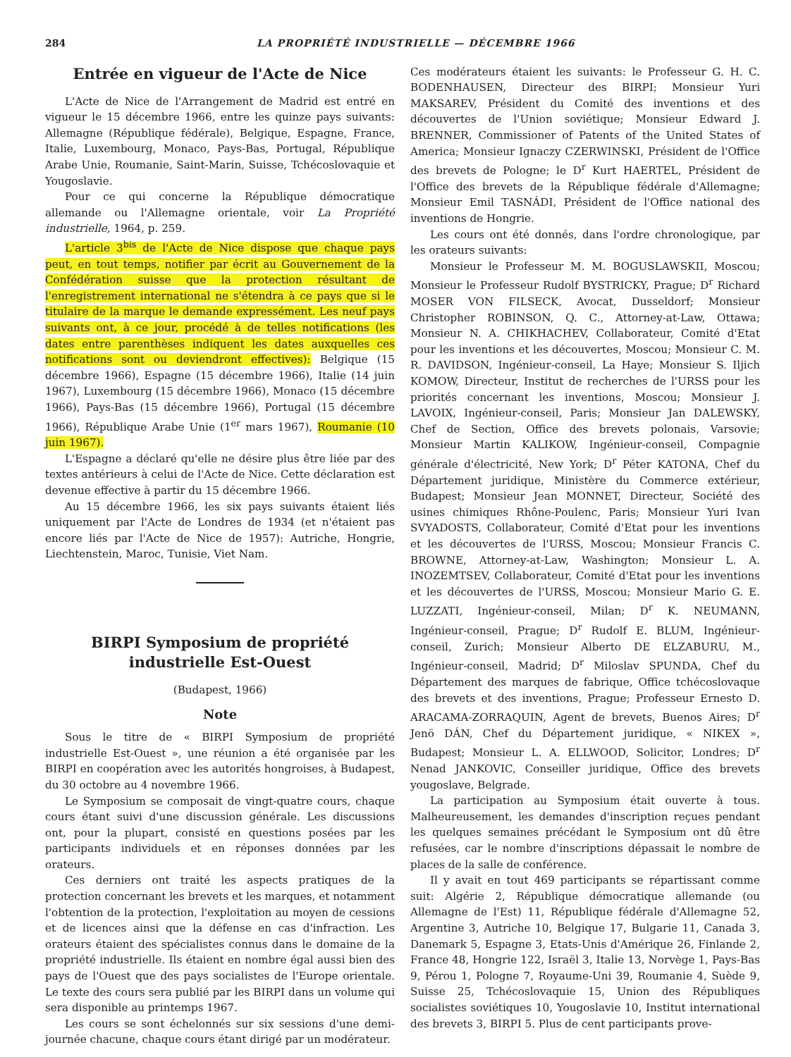284 LA PROPRIÉTÉ INDUSTRIELLE — DÉCEMBRE 1966
Entrée en vigueur de l'Acte de Nice
L'Acte de Nice de l'Arrangement de Madrid est entré en vigueur le 15 décembre 1966, entre les quinze pays suivants: Allemagne (République fédérale), Belgique, Espagne, France, Italie, Luxembourg, Monaco, Pays-Bas, Portugal, République Arabe Unie, Roumanie, Saint-Marin, Suisse, Tchécoslovaquie et Yougoslavie.
Pour ce qui concerne la République démocratique allemande ou l'Allemagne orientale, voir La Propriété industrielle, 1964, p. 259.
L'article 3<sup>bis</sup> de l'Acte de Nice dispose que chaque pays peut, en tout temps, notifier par écrit au Gouvernement de la Confédération suisse que la protection résultant de l'enregistrement international ne s'étendra à ce pays que si le titulaire de la marque le demande expressément. Les neuf pays suivants ont, à ce jour, procédé à de telles notifications (les dates entre parenthèses indiquent les dates auxquelles ces notifications sont ou deviendront effectives): Belgique (15 décembre 1966), Espagne (15 décembre 1966), Italie (14 juin 1967), Luxembourg (15 décembre 1966), Monaco (15 décembre 1966), Pays-Bas (15 décembre 1966), Portugal (15 décembre 1966), République Arabe Unie (1<sup>er</sup> mars 1967), Roumanie (10 juin 1967).
L'Espagne a déclaré qu'elle ne désire plus être liée par des textes antérieurs à celui de l'Acte de Nice. Cette déclaration est devenue effective à partir du 15 décembre 1966.
Au 15 décembre 1966, les six pays suivants étaient liés uniquement par l'Acte de Londres de 1934 (et n'étaient pas encore liés par l'Acte de Nice de 1957): Autriche, Hongrie, Liechtenstein, Maroc, Tunisie, Viet Nam.
BIRPI Symposium de propriété industrielle Est-Ouest
(Budapest, 1966)
Note
Sous le titre de « BIRPI Symposium de propriété industrielle Est-Ouest », une réunion a été organisée par les BIRPI en coopération avec les autorités hongroises, à Budapest, du 30 octobre au 4 novembre 1966.
Le Symposium se composait de vingt-quatre cours, chaque cours étant suivi d'une discussion générale. Les discussions ont, pour la plupart, consisté en questions posées par les participants individuels et en réponses données par les orateurs.
Ces derniers ont traité les aspects pratiques de la protection concernant les brevets et les marques, et notamment l'obtention de la protection, l'exploitation au moyen de cessions et de licences ainsi que la défense en cas d'infraction. Les orateurs étaient des spécialistes connus dans le domaine de la propriété industrielle. Ils étaient en nombre égal aussi bien des pays de l'Ouest que des pays socialistes de l'Europe orientale. Le texte des cours sera publié par les BIRPI dans un volume qui sera disponible au printemps 1967.
Les cours se sont échelonnés sur six sessions d'une demi-journée chacune, chaque cours étant dirigé par un modérateur.
Ces modérateurs étaient les suivants: le Professeur G. H. C. BODENHAUSEN, Directeur des BIRPI; Monsieur Yuri MAKSAREV, Président du Comité des inventions et des découvertes de l'Union soviétique; Monsieur Edward J. BRENNER, Commissioner of Patents of the United States of America; Monsieur Ignaczy CZERWINSKI, Président de l'Office des brevets de Pologne; le D<sup>r</sup> Kurt HAERTEL, Président de l'Office des brevets de la République fédérale d'Allemagne; Monsieur Emil TASNÁDI, Président de l'Office national des inventions de Hongrie.
Les cours ont été donnés, dans l'ordre chronologique, par les orateurs suivants:
Monsieur le Professeur M. M. BOGUSLAWSKII, Moscou; Monsieur le Professeur Rudolf BYSTRICKY, Prague; D<sup>r</sup> Richard MOSER VON FILSECK, Avocat, Dusseldorf; Monsieur Christopher ROBINSON, Q. C., Attorney-at-Law, Ottawa; Monsieur N. A. CHIKHACHEV, Collaborateur, Comité d'Etat pour les inventions et les découvertes, Moscou; Monsieur C. M. R. DAVIDSON, Ingénieur-conseil, La Haye; Monsieur S. Iljich KOMOW, Directeur, Institut de recherches de l'URSS pour les priorités concernant les inventions, Moscou; Monsieur J. LAVOIX, Ingénieur-conseil, Paris; Monsieur Jan DALEWSKY, Chef de Section, Office des brevets polonais, Varsovie; Monsieur Martin KALIKOW, Ingénieur-conseil, Compagnie générale d'électricité, New York; D<sup>r</sup> Péter KATONA, Chef du Département juridique, Ministère du Commerce extérieur, Budapest; Monsieur Jean MONNET, Directeur, Société des usines chimiques Rhône-Poulenc, Paris; Monsieur Yuri Ivan SVYADOSTS, Collaborateur, Comité d'Etat pour les inventions et les découvertes de l'URSS, Moscou; Monsieur Francis C. BROWNE, Attorney-at-Law, Washington; Monsieur L. A. INOZEMTSEV, Collaborateur, Comité d'Etat pour les inventions et les découvertes de l'URSS, Moscou; Monsieur Mario G. E. LUZZATI, Ingénieur-conseil, Milan; D<sup>r</sup> K. NEUMANN, Ingénieur-conseil, Prague; D<sup>r</sup> Rudolf E. BLUM, Ingénieur-conseil, Zurich; Monsieur Alberto DE ELZABURU, M., Ingénieur-conseil, Madrid; D<sup>r</sup> Miloslav SPUNDA, Chef du Département des marques de fabrique, Office tchécoslovaque des brevets et des inventions, Prague; Professeur Ernesto D. ARACAMA-ZORRAQUIN, Agent de brevets, Buenos Aires; D<sup>r</sup> Jenö DÁN, Chef du Département juridique, « NIKEX », Budapest; Monsieur L. A. ELLWOOD, Solicitor, Londres; D<sup>r</sup> Nenad JANKOVIC, Conseiller juridique, Office des brevets yougoslave, Belgrade.
La participation au Symposium était ouverte à tous. Malheureusement, les demandes d'inscription reçues pendant les quelques semaines précédant le Symposium ont dû être refusées, car le nombre d'inscriptions dépassait le nombre de places de la salle de conférence.
Il y avait en tout 469 participants se répartissant comme suit: Algérie 2, République démocratique allemande (ou Allemagne de l'Est) 11, République fédérale d'Allemagne 52, Argentine 3, Autriche 10, Belgique 17, Bulgarie 11, Canada 3, Danemark 5, Espagne 3, Etats-Unis d'Amérique 26, Finlande 2, France 48, Hongrie 122, Israël 3, Italie 13, Norvège 1, Pays-Bas 9, Pérou 1, Pologne 7, Royaume-Uni 39, Roumanie 4, Suède 9, Suisse 25, Tchécoslovaquie 15, Union des Républiques socialistes soviétiques 10, Yougoslavie 10, Institut international des brevets 3, BIRPI 5. Plus de cent participants prove-